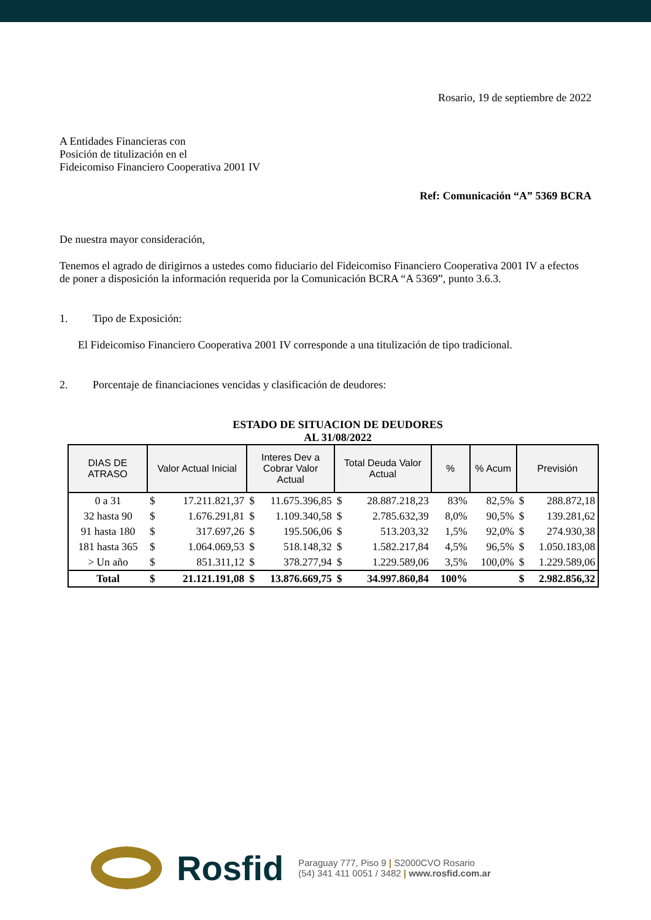Rosario, 19 de septiembre de 2022
A Entidades Financieras con
Posición de titulización en el
Fideicomiso Financiero Cooperativa 2001 IV
Ref: Comunicación “A” 5369 BCRA
De nuestra mayor consideración,
Tenemos el agrado de dirigirnos a ustedes como fiduciario del Fideicomiso Financiero Cooperativa 2001 IV a efectos de poner a disposición la información requerida por la Comunicación BCRA “A 5369”, punto 3.6.3.
1. Tipo de Exposición:
El Fideicomiso Financiero Cooperativa 2001 IV corresponde a una titulización de tipo tradicional.
2. Porcentaje de financiaciones vencidas y clasificación de deudores:
ESTADO DE SITUACION DE DEUDORES
AL 31/08/2022
| DIAS DE ATRASO | Valor Actual Inicial | Interes Dev a Cobrar Valor Actual | Total Deuda Valor Actual | % | % Acum | Previsión |
| --- | --- | --- | --- | --- | --- | --- |
| 0 a 31 | $ 17.211.821,37 | $ 11.675.396,85 | $ 28.887.218,23 | 83% | 82,5% | $ 288.872,18 |
| 32 hasta 90 | $ 1.676.291,81 | $ 1.109.340,58 | $ 2.785.632,39 | 8,0% | 90,5% | $ 139.281,62 |
| 91 hasta 180 | $ 317.697,26 | $ 195.506,06 | $ 513.203,32 | 1,5% | 92,0% | $ 274.930,38 |
| 181 hasta 365 | $ 1.064.069,53 | $ 518.148,32 | $ 1.582.217,84 | 4,5% | 96,5% | $ 1.050.183,08 |
| > Un año | $ 851.311,12 | $ 378.277,94 | $ 1.229.589,06 | 3,5% | 100,0% | $ 1.229.589,06 |
| Total | $ 21.121.191,08 | $ 13.876.669,75 | $ 34.997.860,84 | 100% | | $ 2.982.856,32 |
Rosfid
Paraguay 777, Piso 9 | S2000CVO Rosario
(54) 341 411 0051 / 3482 | www.rosfid.com.ar